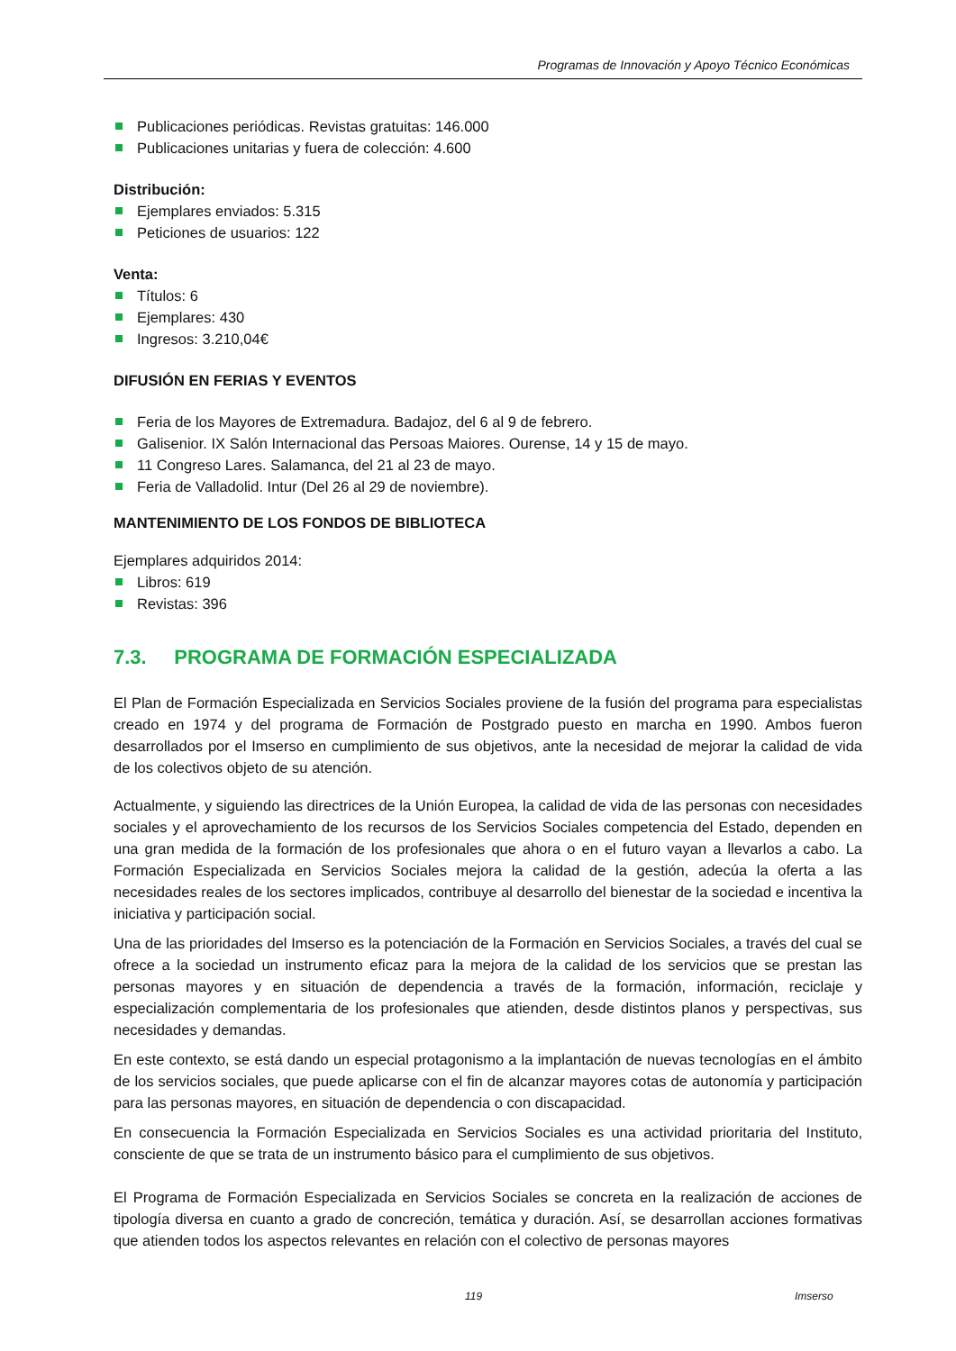Programas de Innovación y Apoyo Técnico Económicas
Publicaciones periódicas. Revistas gratuitas: 146.000
Publicaciones unitarias y fuera de colección: 4.600
Distribución:
Ejemplares enviados: 5.315
Peticiones de usuarios: 122
Venta:
Títulos: 6
Ejemplares: 430
Ingresos: 3.210,04€
DIFUSIÓN EN FERIAS Y EVENTOS
Feria de los Mayores de Extremadura. Badajoz, del 6 al 9 de febrero.
Galisenior. IX Salón Internacional das Persoas Maiores. Ourense, 14 y 15 de mayo.
11 Congreso Lares. Salamanca, del 21 al 23 de mayo.
Feria de Valladolid. Intur (Del 26 al 29 de noviembre).
MANTENIMIENTO DE LOS FONDOS DE BIBLIOTECA
Ejemplares adquiridos 2014:
Libros: 619
Revistas: 396
7.3. PROGRAMA DE FORMACIÓN ESPECIALIZADA
El Plan de Formación Especializada en Servicios Sociales proviene de la fusión del programa para especialistas creado en 1974 y del programa de Formación de Postgrado puesto en marcha en 1990. Ambos fueron desarrollados por el Imserso en cumplimiento de sus objetivos, ante la necesidad de mejorar la calidad de vida de los colectivos objeto de su atención.
Actualmente, y siguiendo las directrices de la Unión Europea, la calidad de vida de las personas con necesidades sociales y el aprovechamiento de los recursos de los Servicios Sociales competencia del Estado, dependen en una gran medida de la formación de los profesionales que ahora o en el futuro vayan a llevarlos a cabo. La Formación Especializada en Servicios Sociales mejora la calidad de la gestión, adecúa la oferta a las necesidades reales de los sectores implicados, contribuye al desarrollo del bienestar de la sociedad e incentiva la iniciativa y participación social.
Una de las prioridades del Imserso es la potenciación de la Formación en Servicios Sociales, a través del cual se ofrece a la sociedad un instrumento eficaz para la mejora de la calidad de los servicios que se prestan las personas mayores y en situación de dependencia a través de la formación, información, reciclaje y especialización complementaria de los profesionales que atienden, desde distintos planos y perspectivas, sus necesidades y demandas.
En este contexto, se está dando un especial protagonismo a la implantación de nuevas tecnologías en el ámbito de los servicios sociales, que puede aplicarse con el fin de alcanzar mayores cotas de autonomía y participación para las personas mayores, en situación de dependencia o con discapacidad.
En consecuencia la Formación Especializada en Servicios Sociales es una actividad prioritaria del Instituto, consciente de que se trata de un instrumento básico para el cumplimiento de sus objetivos.
El Programa de Formación Especializada en Servicios Sociales se concreta en la realización de acciones de tipología diversa en cuanto a grado de concreción, temática y duración. Así, se desarrollan acciones formativas que atienden todos los aspectos relevantes en relación con el colectivo de personas mayores
119 Imserso